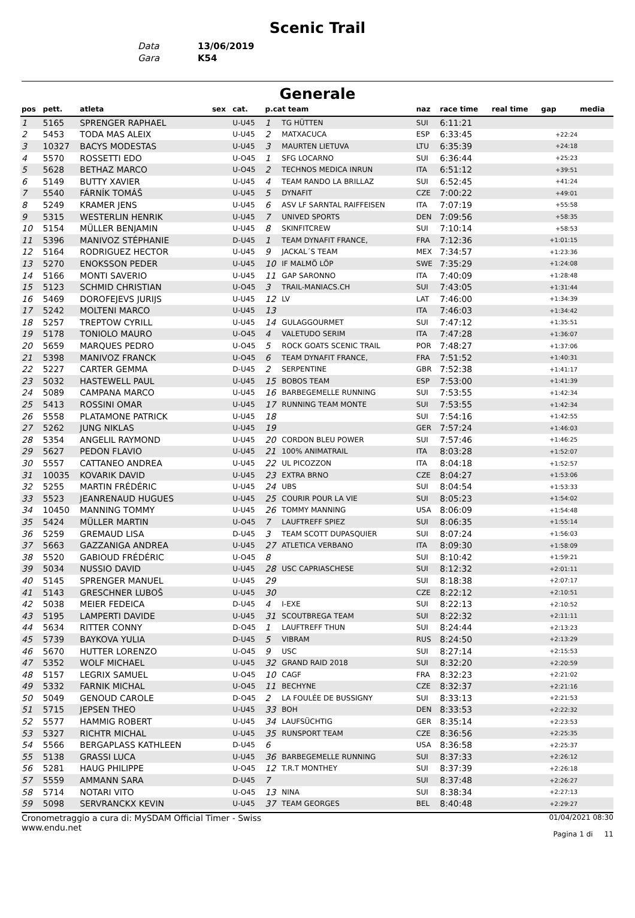Scenic Trail
Data 13/06/2019
Gara K54
Generale
| pos | pett. | atleta | sex | cat. | p.cat team | | naz | race time | real time | gap | media |
| --- | --- | --- | --- | --- | --- | --- | --- | --- | --- | --- | --- |
| 1 | 5165 | SPRENGER RAPHAEL | | U-U45 | 1 | TG HÜTTEN | SUI | 6:11:21 | | | |
| 2 | 5453 | TODA MAS ALEIX | | U-U45 | 2 | MATXACUCA | ESP | 6:33:45 | | +22:24 | |
| 3 | 10327 | BACYS MODESTAS | | U-U45 | 3 | MAURTEN LIETUVA | LTU | 6:35:39 | | +24:18 | |
| 4 | 5570 | ROSSETTI EDO | | U-O45 | 1 | SFG LOCARNO | SUI | 6:36:44 | | +25:23 | |
| 5 | 5628 | BETHAZ MARCO | | U-O45 | 2 | TECHNOS MEDICA INRUN | ITA | 6:51:12 | | +39:51 | |
| 6 | 5149 | BUTTY XAVIER | | U-U45 | 4 | TEAM RANDO LA BRILLAZ | SUI | 6:52:45 | | +41:24 | |
| 7 | 5540 | FÁRNÍK TOMÁŠ | | U-U45 | 5 | DYNAFIT | CZE | 7:00:22 | | +49:01 | |
| 8 | 5249 | KRAMER JENS | | U-U45 | 6 | ASV LF SARNTAL RAIFFEISEN | ITA | 7:07:19 | | +55:58 | |
| 9 | 5315 | WESTERLIN HENRIK | | U-U45 | 7 | UNIVED SPORTS | DEN | 7:09:56 | | +58:35 | |
| 10 | 5154 | MÜLLER BENJAMIN | | U-U45 | 8 | SKINFITCREW | SUI | 7:10:14 | | +58:53 | |
| 11 | 5396 | MANIVOZ STÉPHANIE | | D-U45 | 1 | TEAM DYNAFIT FRANCE, | FRA | 7:12:36 | | +1:01:15 | |
| 12 | 5164 | RODRIGUEZ HECTOR | | U-U45 | 9 | JACKAL´S TEAM | MEX | 7:34:57 | | +1:23:36 | |
| 13 | 5270 | ENOKSSON PEDER | | U-U45 | 10 | IF MALMÖ LÖP | SWE | 7:35:29 | | +1:24:08 | |
| 14 | 5166 | MONTI SAVERIO | | U-U45 | 11 | GAP SARONNO | ITA | 7:40:09 | | +1:28:48 | |
| 15 | 5123 | SCHMID CHRISTIAN | | U-O45 | 3 | TRAIL-MANIACS.CH | SUI | 7:43:05 | | +1:31:44 | |
| 16 | 5469 | DOROFEJEVS JURIJS | | U-U45 | 12 | LV | LAT | 7:46:00 | | +1:34:39 | |
| 17 | 5242 | MOLTENI MARCO | | U-U45 | 13 | | ITA | 7:46:03 | | +1:34:42 | |
| 18 | 5257 | TREPTOW CYRILL | | U-U45 | 14 | GULAGGOURMET | SUI | 7:47:12 | | +1:35:51 | |
| 19 | 5178 | TONIOLO MAURO | | U-O45 | 4 | VALETUDO SERIM | ITA | 7:47:28 | | +1:36:07 | |
| 20 | 5659 | MARQUES PEDRO | | U-O45 | 5 | ROCK GOATS SCENIC TRAIL | POR | 7:48:27 | | +1:37:06 | |
| 21 | 5398 | MANIVOZ FRANCK | | U-O45 | 6 | TEAM DYNAFIT FRANCE, | FRA | 7:51:52 | | +1:40:31 | |
| 22 | 5227 | CARTER GEMMA | | D-U45 | 2 | SERPENTINE | GBR | 7:52:38 | | +1:41:17 | |
| 23 | 5032 | HASTEWELL PAUL | | U-U45 | 15 | BOBOS TEAM | ESP | 7:53:00 | | +1:41:39 | |
| 24 | 5089 | CAMPANA MARCO | | U-U45 | 16 | BARBEGEMELLE RUNNING | SUI | 7:53:55 | | +1:42:34 | |
| 25 | 5413 | ROSSINI OMAR | | U-U45 | 17 | RUNNING TEAM MONTE | SUI | 7:53:55 | | +1:42:34 | |
| 26 | 5558 | PLATAMONE PATRICK | | U-U45 | 18 | | SUI | 7:54:16 | | +1:42:55 | |
| 27 | 5262 | JUNG NIKLAS | | U-U45 | 19 | | GER | 7:57:24 | | +1:46:03 | |
| 28 | 5354 | ANGELIL RAYMOND | | U-U45 | 20 | CORDON BLEU POWER | SUI | 7:57:46 | | +1:46:25 | |
| 29 | 5627 | PEDON FLAVIO | | U-U45 | 21 | 100% ANIMATRAIL | ITA | 8:03:28 | | +1:52:07 | |
| 30 | 5557 | CATTANEO ANDREA | | U-U45 | 22 | UL PICOZZON | ITA | 8:04:18 | | +1:52:57 | |
| 31 | 10035 | KOVARIK DAVID | | U-U45 | 23 | EXTRA BRNO | CZE | 8:04:27 | | +1:53:06 | |
| 32 | 5255 | MARTIN FRÉDÉRIC | | U-U45 | 24 | UBS | SUI | 8:04:54 | | +1:53:33 | |
| 33 | 5523 | JEANRENAUD HUGUES | | U-U45 | 25 | COURIR POUR LA VIE | SUI | 8:05:23 | | +1:54:02 | |
| 34 | 10450 | MANNING TOMMY | | U-U45 | 26 | TOMMY MANNING | USA | 8:06:09 | | +1:54:48 | |
| 35 | 5424 | MÜLLER MARTIN | | U-O45 | 7 | LAUFTREFF SPIEZ | SUI | 8:06:35 | | +1:55:14 | |
| 36 | 5259 | GREMAUD LISA | | D-U45 | 3 | TEAM SCOTT DUPASQUIER | SUI | 8:07:24 | | +1:56:03 | |
| 37 | 5663 | GAZZANIGA ANDREA | | U-U45 | 27 | ATLETICA VERBANO | ITA | 8:09:30 | | +1:58:09 | |
| 38 | 5520 | GABIOUD FRÉDÉRIC | | U-O45 | 8 | | SUI | 8:10:42 | | +1:59:21 | |
| 39 | 5034 | NUSSIO DAVID | | U-U45 | 28 | USC CAPRIASCHESE | SUI | 8:12:32 | | +2:01:11 | |
| 40 | 5145 | SPRENGER MANUEL | | U-U45 | 29 | | SUI | 8:18:38 | | +2:07:17 | |
| 41 | 5143 | GRESCHNER LUBOŠ | | U-U45 | 30 | | CZE | 8:22:12 | | +2:10:51 | |
| 42 | 5038 | MEIER FEDEICA | | D-U45 | 4 | I-EXE | SUI | 8:22:13 | | +2:10:52 | |
| 43 | 5195 | LAMPERTI DAVIDE | | U-U45 | 31 | SCOUTBREGA TEAM | SUI | 8:22:32 | | +2:11:11 | |
| 44 | 5634 | RITTER CONNY | | D-O45 | 1 | LAUFTREFF THUN | SUI | 8:24:44 | | +2:13:23 | |
| 45 | 5739 | BAYKOVA YULIA | | D-U45 | 5 | VIBRAM | RUS | 8:24:50 | | +2:13:29 | |
| 46 | 5670 | HUTTER LORENZO | | U-O45 | 9 | USC | SUI | 8:27:14 | | +2:15:53 | |
| 47 | 5352 | WOLF MICHAEL | | U-U45 | 32 | GRAND RAID 2018 | SUI | 8:32:20 | | +2:20:59 | |
| 48 | 5157 | LEGRIX SAMUEL | | U-O45 | 10 | CAGF | FRA | 8:32:23 | | +2:21:02 | |
| 49 | 5332 | FARNIK MICHAL | | U-O45 | 11 | BECHYNE | CZE | 8:32:37 | | +2:21:16 | |
| 50 | 5049 | GENOUD CAROLE | | D-O45 | 2 | LA FOULÉE DE BUSSIGNY | SUI | 8:33:13 | | +2:21:53 | |
| 51 | 5715 | JEPSEN THEO | | U-U45 | 33 | BOH | DEN | 8:33:53 | | +2:22:32 | |
| 52 | 5577 | HAMMIG ROBERT | | U-U45 | 34 | LAUFSÜCHTIG | GER | 8:35:14 | | +2:23:53 | |
| 53 | 5327 | RICHTR MICHAL | | U-U45 | 35 | RUNSPORT TEAM | CZE | 8:36:56 | | +2:25:35 | |
| 54 | 5566 | BERGAPLASS KATHLEEN | | D-U45 | 6 | | USA | 8:36:58 | | +2:25:37 | |
| 55 | 5138 | GRASSI LUCA | | U-U45 | 36 | BARBEGEMELLE RUNNING | SUI | 8:37:33 | | +2:26:12 | |
| 56 | 5281 | HAUG PHILIPPE | | U-O45 | 12 | T.R.T MONTHEY | SUI | 8:37:39 | | +2:26:18 | |
| 57 | 5559 | AMMANN SARA | | D-U45 | 7 | | SUI | 8:37:48 | | +2:26:27 | |
| 58 | 5714 | NOTARI VITO | | U-O45 | 13 | NINA | SUI | 8:38:34 | | +2:27:13 | |
| 59 | 5098 | SERVRANCKX KEVIN | | U-U45 | 37 | TEAM GEORGES | BEL | 8:40:48 | | +2:29:27 | |
Cronometraggio a cura di: MySDAM Official Timer - Swiss
www.endu.net
01/04/2021 08:30
Pagina 1 di 11